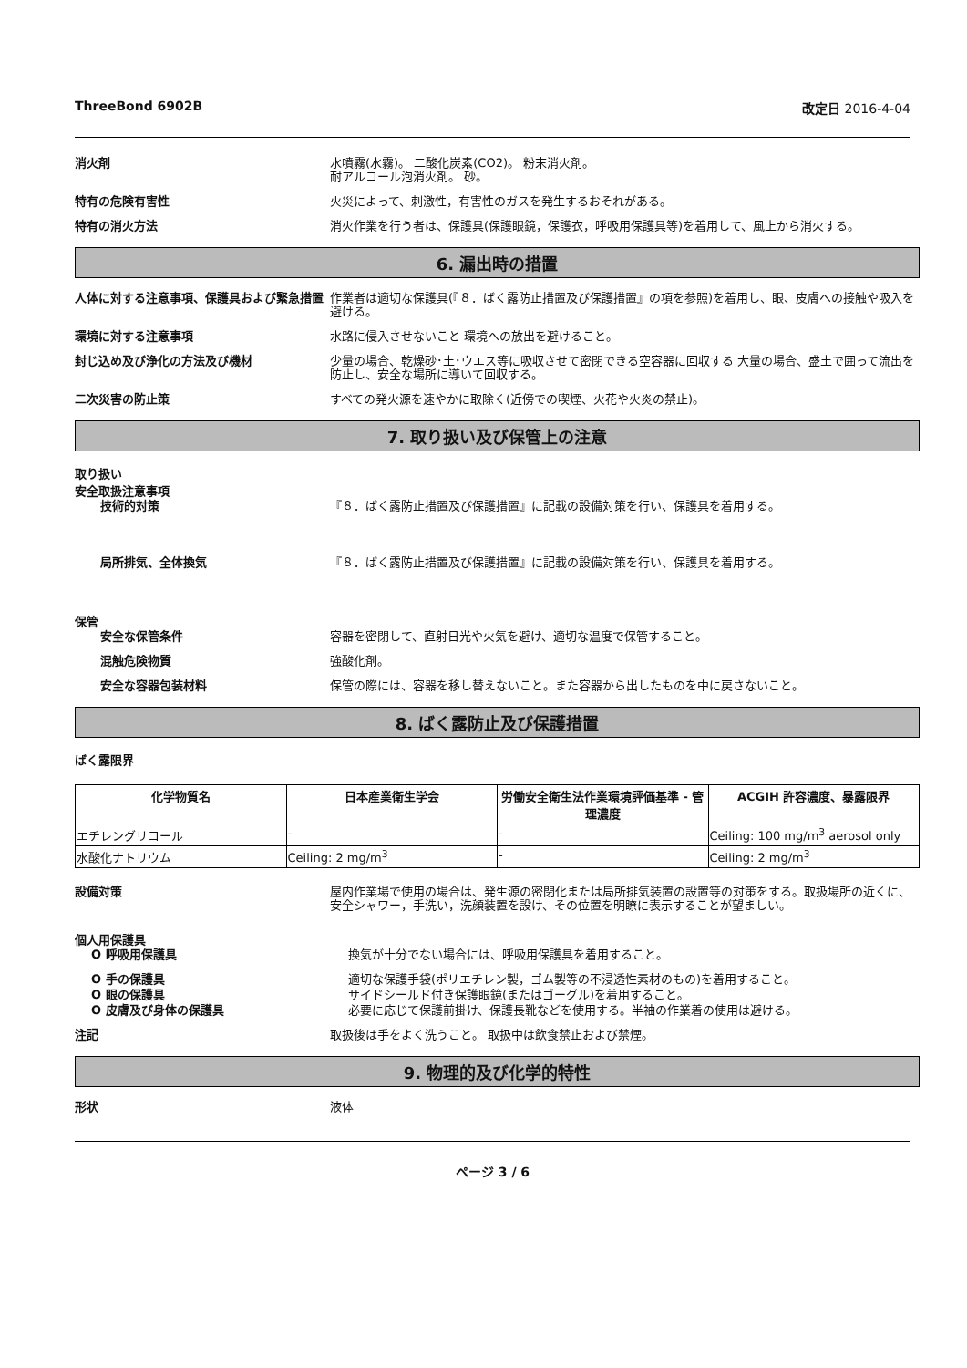ThreeBond 6902B 改定日 2016-4-04
消火剤 水噴霧(水霧)。 二酸化炭素(CO2)。 粉末消火剤。
耐アルコール泡消火剤。 砂。
特有の危険有害性 火災によって、刺激性，有害性のガスを発生するおそれがある。
特有の消火方法 消火作業を行う者は、保護具(保護眼鏡，保護衣，呼吸用保護具等)を着用して、風上から消火する。
6. 漏出時の措置
人体に対する注意事項、保護具および緊急措置 作業者は適切な保護具(『８．ばく露防止措置及び保護措置』の項を参照)を着用し、眼、皮膚への接触や吸入を避ける。
環境に対する注意事項 水路に侵入させないこと 環境への放出を避けること。
封じ込め及び浄化の方法及び機材 少量の場合、乾燥砂･土･ウエス等に吸収させて密閉できる空容器に回収する 大量の場合、盛土で囲って流出を防止し、安全な場所に導いて回収する。
二次災害の防止策 すべての発火源を速やかに取除く(近傍での喫煙、火花や火炎の禁止)。
7. 取り扱い及び保管上の注意
取り扱い
安全取扱注意事項
技術的対策 『８．ばく露防止措置及び保護措置』に記載の設備対策を行い、保護具を着用する。
局所排気、全体換気 『８．ばく露防止措置及び保護措置』に記載の設備対策を行い、保護具を着用する。
保管
安全な保管条件 容器を密閉して、直射日光や火気を避け、適切な温度で保管すること。
混触危険物質 強酸化剤。
安全な容器包装材料 保管の際には、容器を移し替えないこと。また容器から出したものを中に戻さないこと。
8. ばく露防止及び保護措置
ばく露限界
| 化学物質名 | 日本産業衛生学会 | 労働安全衛生法作業環境評価基準 - 管理濃度 | ACGIH 許容濃度、暴露限界 |
| --- | --- | --- | --- |
| エチレングリコール | - | - | Ceiling: 100 mg/m<sup>3</sup> aerosol only |
| 水酸化ナトリウム | Ceiling: 2 mg/m<sup>3</sup> | - | Ceiling: 2 mg/m<sup>3</sup> |
設備対策 屋内作業場で使用の場合は、発生源の密閉化または局所排気装置の設置等の対策をする。取扱場所の近くに、安全シャワー，手洗い，洗顔装置を設け、その位置を明瞭に表示することが望ましい。
個人用保護具
O 呼吸用保護具 換気が十分でない場合には、呼吸用保護具を着用すること。
O 手の保護具 適切な保護手袋(ポリエチレン製，ゴム製等の不浸透性素材のもの)を着用すること。
O 眼の保護具 サイドシールド付き保護眼鏡(またはゴーグル)を着用すること。
O 皮膚及び身体の保護具 必要に応じて保護前掛け、保護長靴などを使用する。半袖の作業着の使用は避ける。
注記 取扱後は手をよく洗うこと。 取扱中は飲食禁止および禁煙。
9. 物理的及び化学的特性
形状 液体
ページ 3 / 6